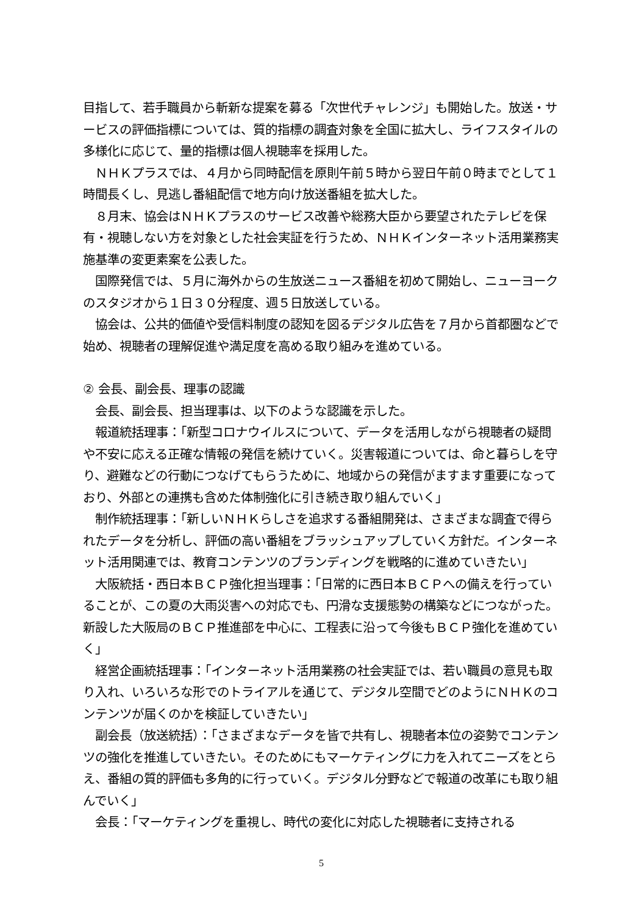目指して、若手職員から斬新な提案を募る「次世代チャレンジ」も開始した。放送・サービスの評価指標については、質的指標の調査対象を全国に拡大し、ライフスタイルの多様化に応じて、量的指標は個人視聴率を採用した。
　ＮＨＫプラスでは、４月から同時配信を原則午前５時から翌日午前０時までとして１時間長くし、見逃し番組配信で地方向け放送番組を拡大した。
　８月末、協会はＮＨＫプラスのサービス改善や総務大臣から要望されたテレビを保有・視聴しない方を対象とした社会実証を行うため、ＮＨＫインターネット活用業務実施基準の変更素案を公表した。
　国際発信では、５月に海外からの生放送ニュース番組を初めて開始し、ニューヨークのスタジオから１日３０分程度、週５日放送している。
　協会は、公共的価値や受信料制度の認知を図るデジタル広告を７月から首都圏などで始め、視聴者の理解促進や満足度を高める取り組みを進めている。
② 会長、副会長、理事の認識
　会長、副会長、担当理事は、以下のような認識を示した。
　報道統括理事：「新型コロナウイルスについて、データを活用しながら視聴者の疑問や不安に応える正確な情報の発信を続けていく。災害報道については、命と暮らしを守り、避難などの行動につなげてもらうために、地域からの発信がますます重要になっており、外部との連携も含めた体制強化に引き続き取り組んでいく」
　制作統括理事：「新しいＮＨＫらしさを追求する番組開発は、さまざまな調査で得られたデータを分析し、評価の高い番組をブラッシュアップしていく方針だ。インターネット活用関連では、教育コンテンツのブランディングを戦略的に進めていきたい」
　大阪統括・西日本ＢＣＰ強化担当理事：「日常的に西日本ＢＣＰへの備えを行っていることが、この夏の大雨災害への対応でも、円滑な支援態勢の構築などにつながった。新設した大阪局のＢＣＰ推進部を中心に、工程表に沿って今後もＢＣＰ強化を進めていく」
　経営企画統括理事：「インターネット活用業務の社会実証では、若い職員の意見も取り入れ、いろいろな形でのトライアルを通じて、デジタル空間でどのようにＮＨＫのコンテンツが届くのかを検証していきたい」
　副会長（放送統括）：「さまざまなデータを皆で共有し、視聴者本位の姿勢でコンテンツの強化を推進していきたい。そのためにもマーケティングに力を入れてニーズをとらえ、番組の質的評価も多角的に行っていく。デジタル分野などで報道の改革にも取り組んでいく」
　会長：「マーケティングを重視し、時代の変化に対応した視聴者に支持される
5